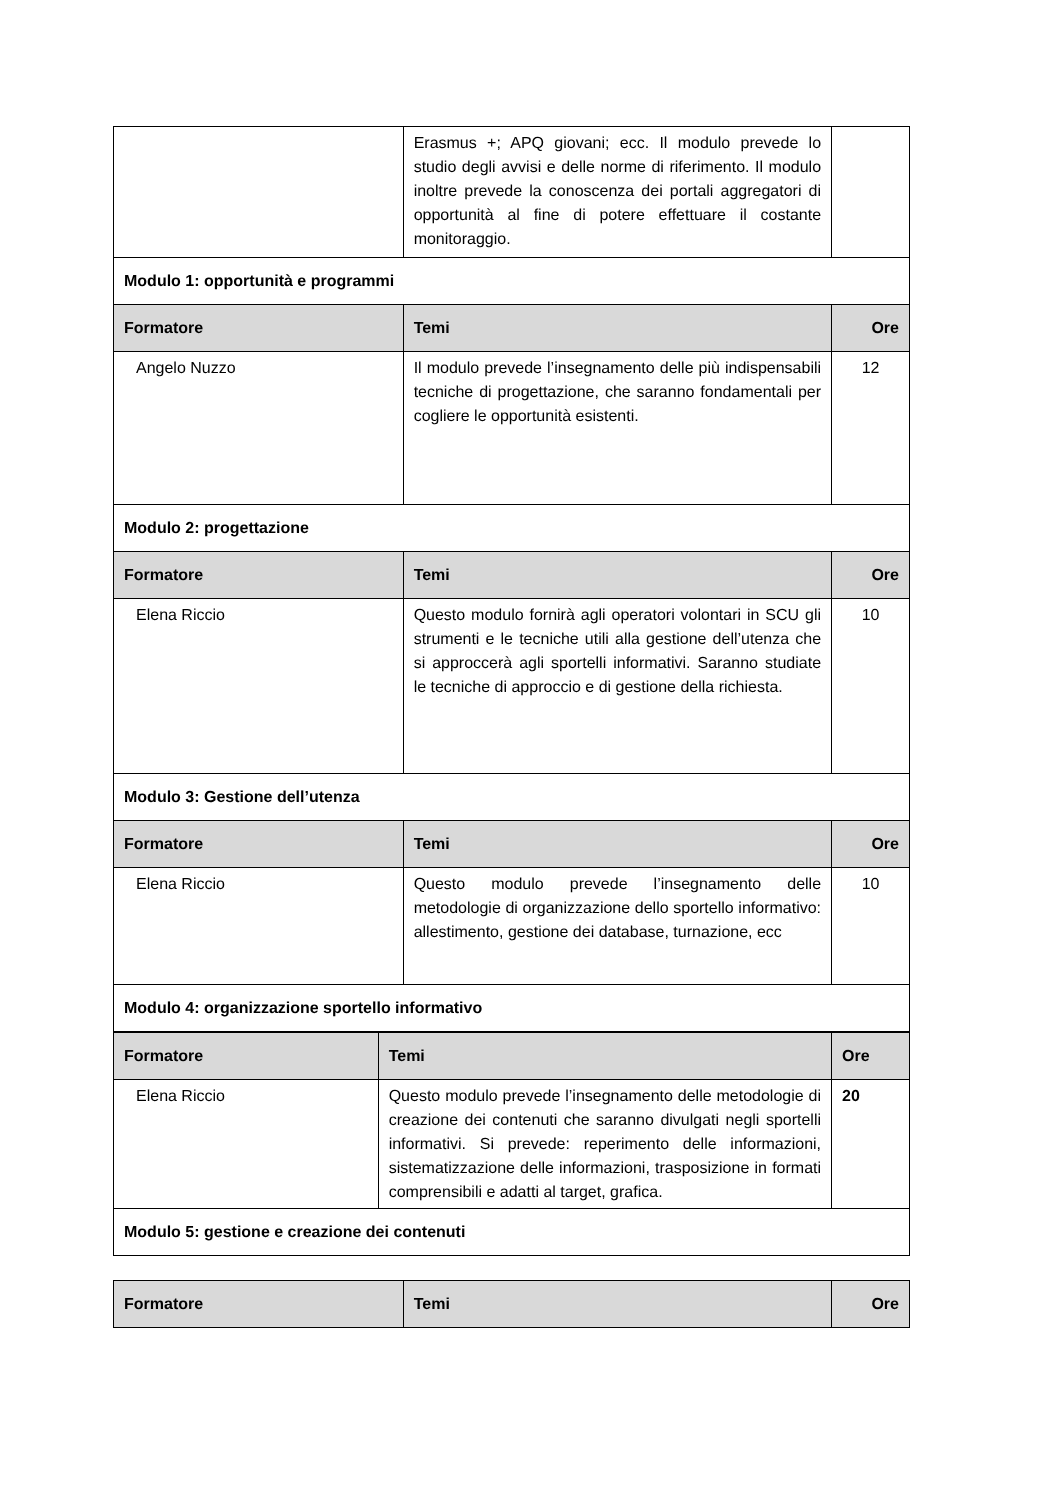| | Erasmus +; APQ giovani; ecc. Il modulo prevede lo studio degli avvisi e delle norme di riferimento. Il modulo inoltre prevede la conoscenza dei portali aggregatori di opportunità al fine di potere effettuare il costante monitoraggio. | |
| Modulo 1: opportunità e programmi | | |
| Formatore | Temi | Ore |
| Angelo Nuzzo | Il modulo prevede l’insegnamento delle più indispensabili tecniche di progettazione, che saranno fondamentali per cogliere le opportunità esistenti. | 12 |
| Modulo 2: progettazione | | |
| Formatore | Temi | Ore |
| Elena Riccio | Questo modulo fornirà agli operatori volontari in SCU gli strumenti e le tecniche utili alla gestione dell’utenza che si approccerà agli sportelli informativi. Saranno studiate le tecniche di approccio e di gestione della richiesta. | 10 |
| Modulo 3: Gestione dell’utenza | | |
| Formatore | Temi | Ore |
| Elena Riccio | Questo modulo prevede l’insegnamento delle metodologie di organizzazione dello sportello informativo: allestimento, gestione dei database, turnazione, ecc | 10 |
| Modulo 4: organizzazione sportello informativo | | |
| Formatore | Temi | Ore |
| --- | --- | --- |
| Elena Riccio | Questo modulo prevede l’insegnamento delle metodologie di creazione dei contenuti che saranno divulgati negli sportelli informativi. Si prevede: reperimento delle informazioni, sistematizzazione delle informazioni, trasposizione in formati comprensibili e adatti al target, grafica. | 20 |
| Modulo 5: gestione e creazione dei contenuti | | |
| Formatore | Temi | Ore |
| --- | --- | --- |